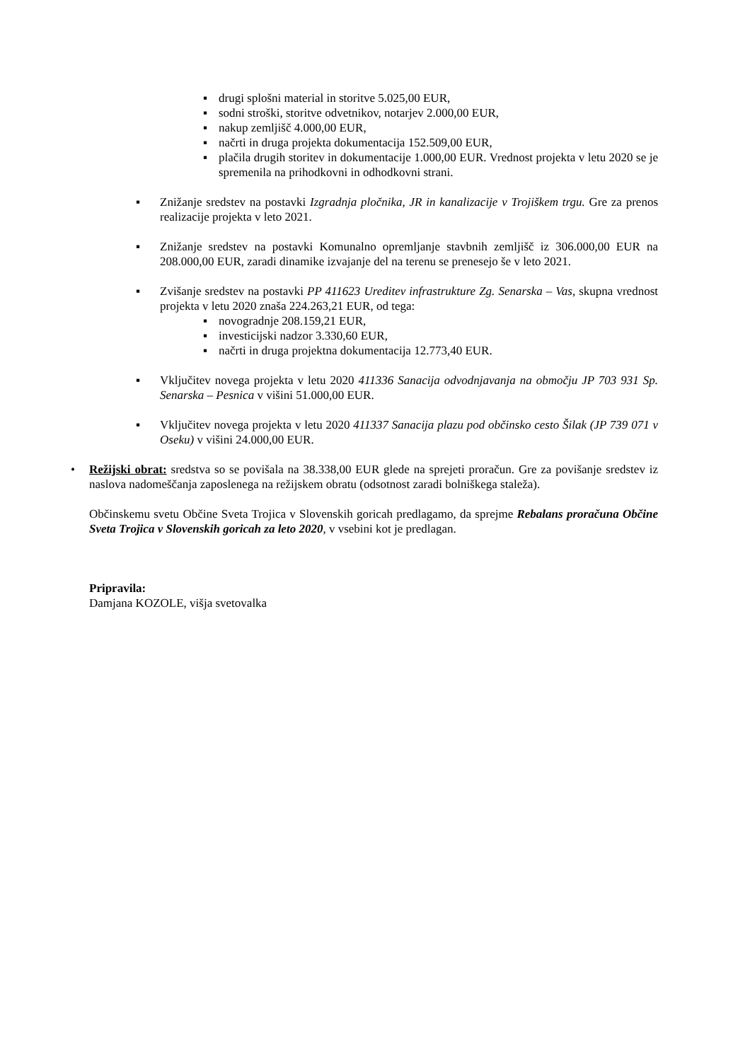▪ drugi splošni material in storitve 5.025,00 EUR,
▪ sodni stroški, storitve odvetnikov, notarjev 2.000,00 EUR,
▪ nakup zemljišč 4.000,00 EUR,
▪ načrti in druga projekta dokumentacija 152.509,00 EUR,
▪ plačila drugih storitev in dokumentacije 1.000,00 EUR. Vrednost projekta v letu 2020 se je spremenila na prihodkovni in odhodkovni strani.
▪ Znižanje sredstev na postavki Izgradnja pločnika, JR in kanalizacije v Trojiškem trgu. Gre za prenos realizacije projekta v leto 2021.
▪ Znižanje sredstev na postavki Komunalno opremljanje stavbnih zemljišč iz 306.000,00 EUR na 208.000,00 EUR, zaradi dinamike izvajanje del na terenu se prenesejo še v leto 2021.
▪ Zvišanje sredstev na postavki PP 411623 Ureditev infrastrukture Zg. Senarska – Vas, skupna vrednost projekta v letu 2020 znaša 224.263,21 EUR, od tega:
▪ novogradnje 208.159,21 EUR,
▪ investicijski nadzor 3.330,60 EUR,
▪ načrti in druga projektna dokumentacija 12.773,40 EUR.
▪ Vključitev novega projekta v letu 2020 411336 Sanacija odvodnjavanja na območju JP 703 931 Sp. Senarska – Pesnica v višini 51.000,00 EUR.
▪ Vključitev novega projekta v letu 2020 411337 Sanacija plazu pod občinsko cesto Šilak (JP 739 071 v Oseku) v višini 24.000,00 EUR.
• Režijski obrat: sredstva so se povišala na 38.338,00 EUR glede na sprejeti proračun. Gre za povišanje sredstev iz naslova nadomeščanja zaposlenega na režijskem obratu (odsotnost zaradi bolniškega staleža).
Občinskemu svetu Občine Sveta Trojica v Slovenskih goricah predlagamo, da sprejme Rebalans proračuna Občine Sveta Trojica v Slovenskih goricah za leto 2020, v vsebini kot je predlagan.
Pripravila:
Damjana KOZOLE, višja svetovalka